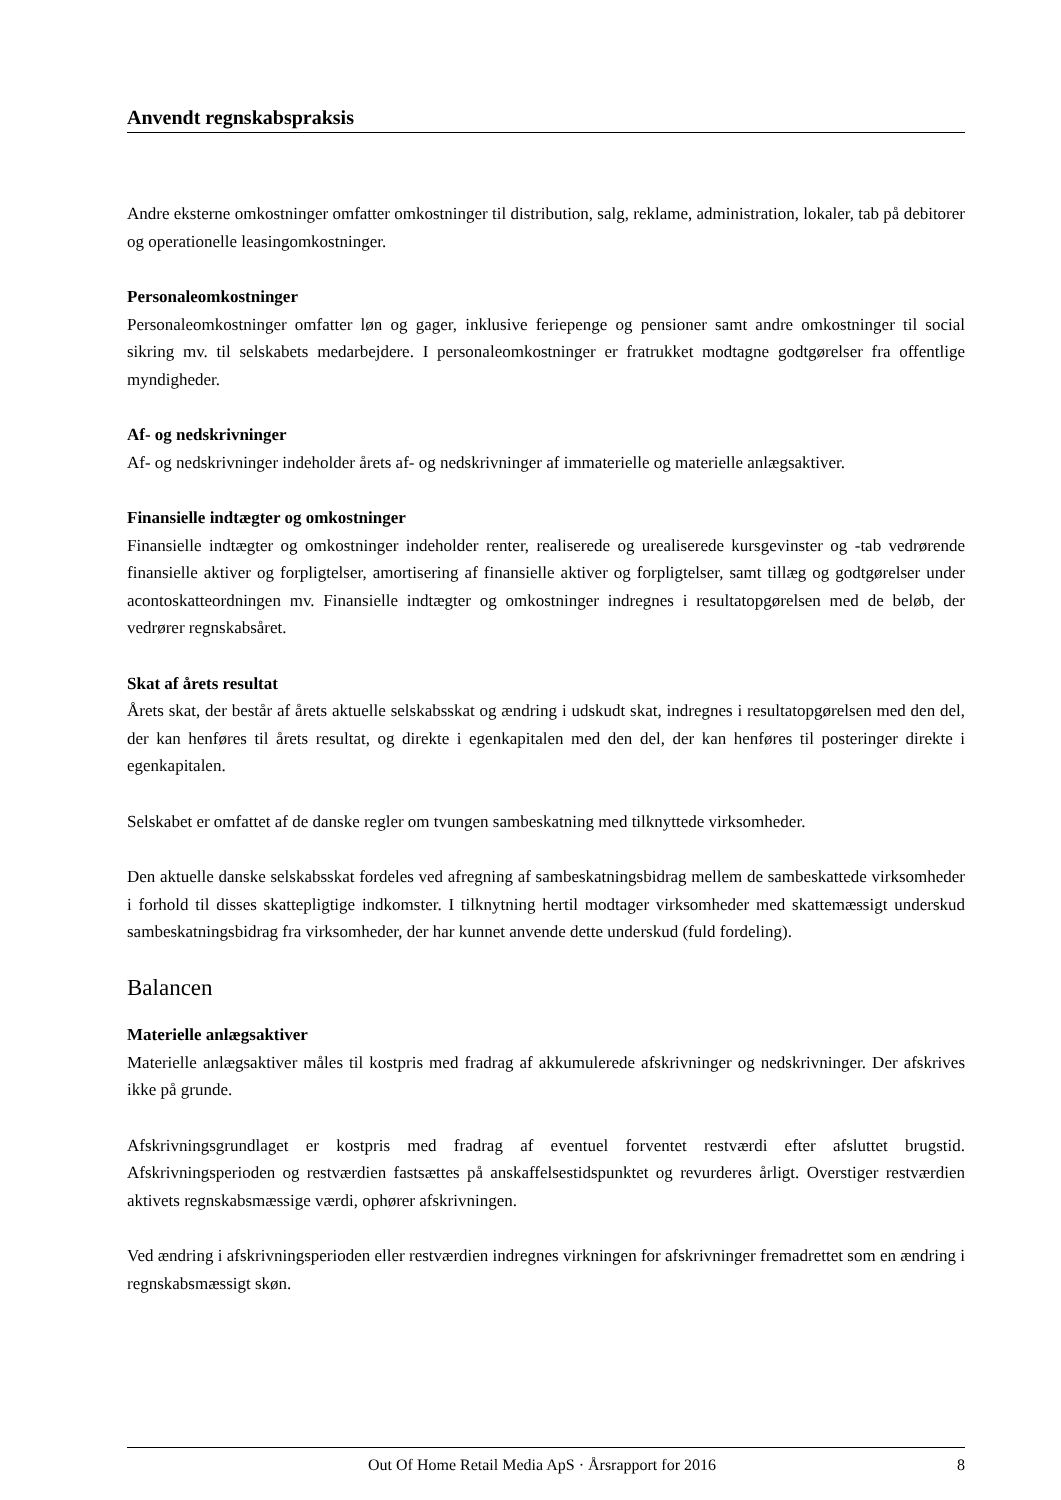Anvendt regnskabspraksis
Andre eksterne omkostninger omfatter omkostninger til distribution, salg, reklame, administration, lokaler, tab på debitorer og operationelle leasingomkostninger.
Personaleomkostninger
Personaleomkostninger omfatter løn og gager, inklusive feriepenge og pensioner samt andre omkostninger til social sikring mv. til selskabets medarbejdere. I personaleomkostninger er fratrukket modtagne godtgørelser fra offentlige myndigheder.
Af- og nedskrivninger
Af- og nedskrivninger indeholder årets af- og nedskrivninger af immaterielle og materielle anlægsaktiver.
Finansielle indtægter og omkostninger
Finansielle indtægter og omkostninger indeholder renter, realiserede og urealiserede kursgevinster og -tab vedrørende finansielle aktiver og forpligtelser, amortisering af finansielle aktiver og forpligtelser, samt tillæg og godtgørelser under acontoskatteordningen mv. Finansielle indtægter og omkostninger indregnes i resultatopgørelsen med de beløb, der vedrører regnskabsåret.
Skat af årets resultat
Årets skat, der består af årets aktuelle selskabsskat og ændring i udskudt skat, indregnes i resultatopgørelsen med den del, der kan henføres til årets resultat, og direkte i egenkapitalen med den del, der kan henføres til posteringer direkte i egenkapitalen.
Selskabet er omfattet af de danske regler om tvungen sambeskatning med tilknyttede virksomheder.
Den aktuelle danske selskabsskat fordeles ved afregning af sambeskatningsbidrag mellem de sambeskattede virksomheder i forhold til disses skattepligtige indkomster. I tilknytning hertil modtager virksomheder med skattemæssigt underskud sambeskatningsbidrag fra virksomheder, der har kunnet anvende dette underskud (fuld fordeling).
Balancen
Materielle anlægsaktiver
Materielle anlægsaktiver måles til kostpris med fradrag af akkumulerede afskrivninger og nedskrivninger. Der afskrives ikke på grunde.
Afskrivningsgrundlaget er kostpris med fradrag af eventuel forventet restværdi efter afsluttet brugstid. Afskrivningsperioden og restværdien fastsættes på anskaffelsestidspunktet og revurderes årligt. Overstiger restværdien aktivets regnskabsmæssige værdi, ophører afskrivningen.
Ved ændring i afskrivningsperioden eller restværdien indregnes virkningen for afskrivninger fremadrettet som en ændring i regnskabsmæssigt skøn.
Out Of Home Retail Media ApS · Årsrapport for 2016 8